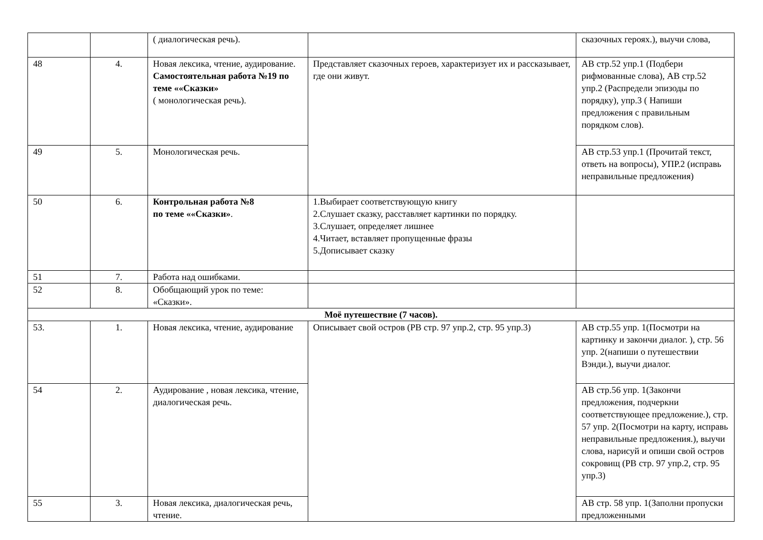| | | ( диалогическая речь). | | сказочных героях.), выучи слова, |
| 48 | 4. | Новая лексика, чтение, аудирование. Самостоятельная работа №19 по теме ««Сказки» ( монологическая речь). | Представляет сказочных героев, характеризует их и рассказывает, где они живут. | АВ стр.52 упр.1 (Подбери рифмованные слова), АВ стр.52 упр.2 (Распредели эпизоды по порядку), упр.3 ( Напиши предложения с правильным порядком слов). |
| 49 | 5. | Монологическая речь. | | АВ стр.53 упр.1 (Прочитай текст, ответь на вопросы), УПР.2 (исправь неправильные предложения) |
| 50 | 6. | Контрольная работа №8 по теме ««Сказки» . | 1.Выбирает соответствующую книгу 2.Слушает сказку, расставляет картинки по порядку. 3.Слушает, определяет лишнее 4.Читает, вставляет пропущенные фразы 5.Дописывает сказку | |
| 51 | 7. | Работа над ошибками. | | |
| 52 | 8. | Обобщающий урок по теме: «Сказки». | | |
| Моё путешествие (7 часов). | | | | |
| 53. | 1. | Новая лексика, чтение, аудирование | Описывает свой остров (РВ стр. 97 упр.2, стр. 95 упр.3) | АВ стр.55 упр. 1(Посмотри на картинку и закончи диалог. ), стр. 56 упр. 2(напиши о путешествии Вэнди.), выучи диалог. |
| 54 | 2. | Аудирование , новая лексика, чтение, диалогическая речь. | | АВ стр.56 упр. 1(Закончи предложения, подчеркни соответствующее предложение.), стр. 57 упр. 2(Посмотри на карту, исправь неправильные предложения.), выучи слова, нарисуй и опиши свой остров сокровищ (РВ стр. 97 упр.2, стр. 95 упр.3) |
| 55 | 3. | Новая лексика, диалогическая речь, чтение. | | АВ стр. 58 упр. 1(Заполни пропуски предложенными |